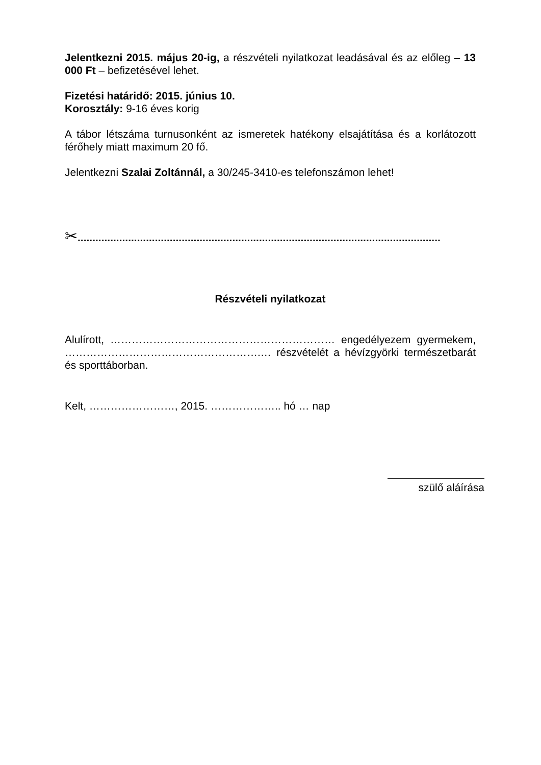Jelentkezni 2015. május 20-ig, a részvételi nyilatkozat leadásával és az előleg – 13 000 Ft – befizetésével lehet.
Fizetési határidő: 2015. június 10.
Korosztály: 9-16 éves korig
A tábor létszáma turnusonként az ismeretek hatékony elsajátítása és a korlátozott férőhely miatt maximum 20 fő.
Jelentkezni Szalai Zoltánnál, a 30/245-3410-es telefonszámon lehet!
✂..........................................................................................................................
Részvételi nyilatkozat
Alulírott, ……………………………………………………… engedélyezem gyermekem, ……………………………………………….… részvételét a hévízgyörki természetbarát és sporttáborban.
Kelt, ……………………, 2015. ……………….. hó … nap
szülő aláírása